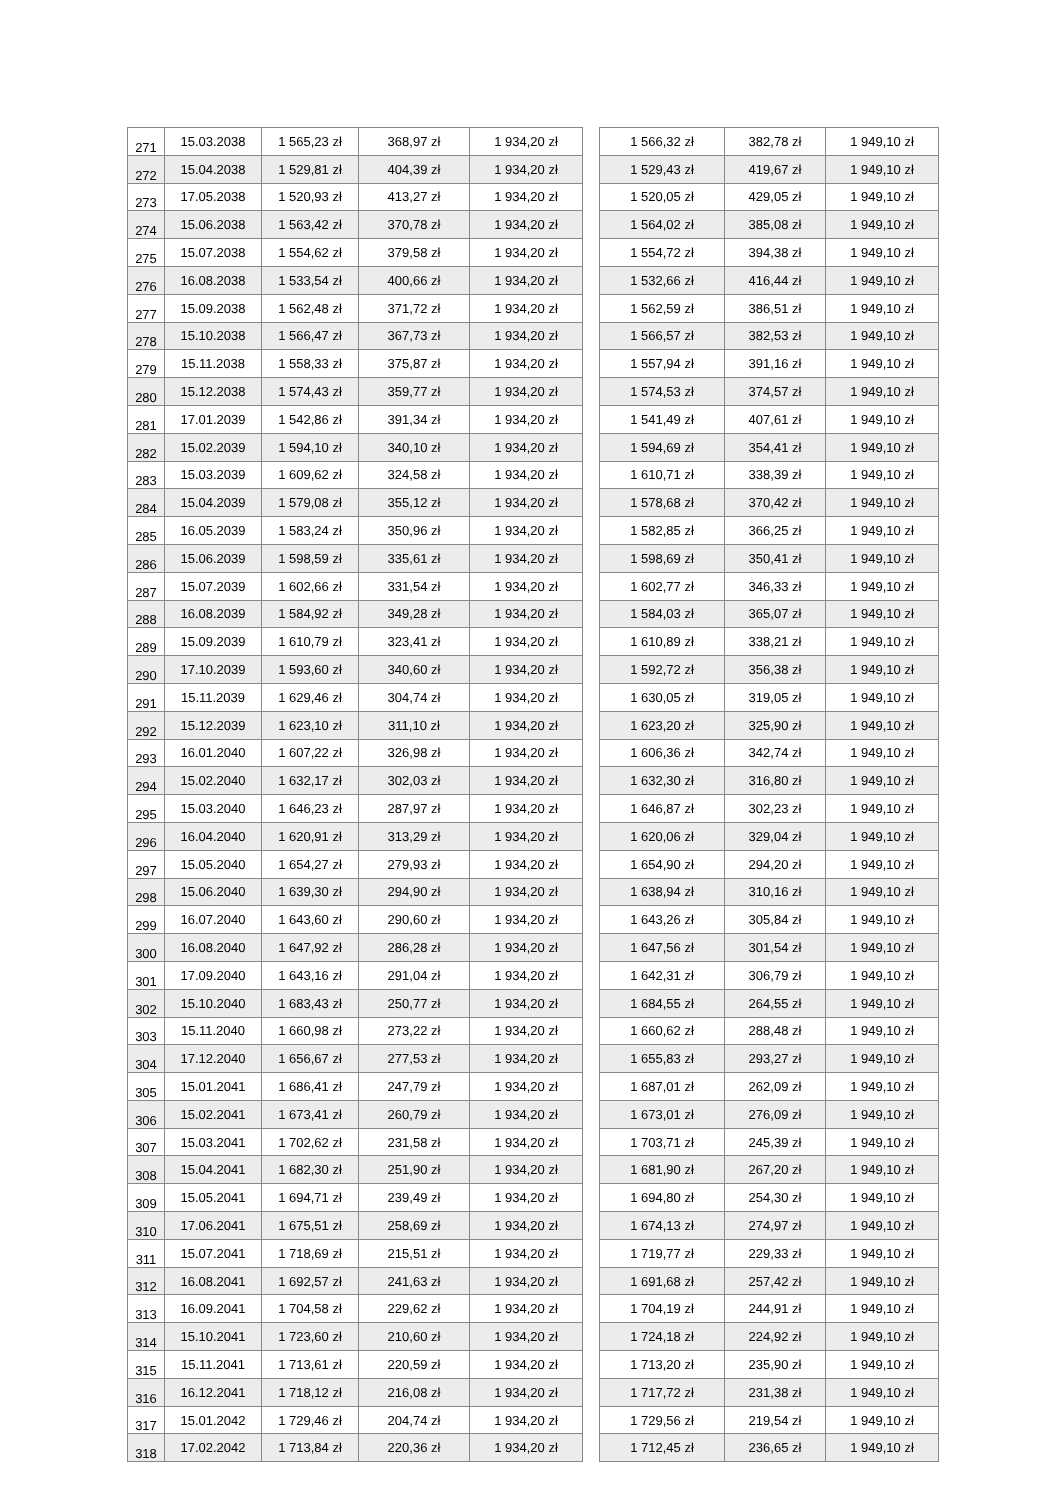| 271 | 15.03.2038 | 1 565,23 zł | 368,97 zł | 1 934,20 zł | | 1 566,32 zł | 382,78 zł | 1 949,10 zł |
| 272 | 15.04.2038 | 1 529,81 zł | 404,39 zł | 1 934,20 zł | | 1 529,43 zł | 419,67 zł | 1 949,10 zł |
| 273 | 17.05.2038 | 1 520,93 zł | 413,27 zł | 1 934,20 zł | | 1 520,05 zł | 429,05 zł | 1 949,10 zł |
| 274 | 15.06.2038 | 1 563,42 zł | 370,78 zł | 1 934,20 zł | | 1 564,02 zł | 385,08 zł | 1 949,10 zł |
| 275 | 15.07.2038 | 1 554,62 zł | 379,58 zł | 1 934,20 zł | | 1 554,72 zł | 394,38 zł | 1 949,10 zł |
| 276 | 16.08.2038 | 1 533,54 zł | 400,66 zł | 1 934,20 zł | | 1 532,66 zł | 416,44 zł | 1 949,10 zł |
| 277 | 15.09.2038 | 1 562,48 zł | 371,72 zł | 1 934,20 zł | | 1 562,59 zł | 386,51 zł | 1 949,10 zł |
| 278 | 15.10.2038 | 1 566,47 zł | 367,73 zł | 1 934,20 zł | | 1 566,57 zł | 382,53 zł | 1 949,10 zł |
| 279 | 15.11.2038 | 1 558,33 zł | 375,87 zł | 1 934,20 zł | | 1 557,94 zł | 391,16 zł | 1 949,10 zł |
| 280 | 15.12.2038 | 1 574,43 zł | 359,77 zł | 1 934,20 zł | | 1 574,53 zł | 374,57 zł | 1 949,10 zł |
| 281 | 17.01.2039 | 1 542,86 zł | 391,34 zł | 1 934,20 zł | | 1 541,49 zł | 407,61 zł | 1 949,10 zł |
| 282 | 15.02.2039 | 1 594,10 zł | 340,10 zł | 1 934,20 zł | | 1 594,69 zł | 354,41 zł | 1 949,10 zł |
| 283 | 15.03.2039 | 1 609,62 zł | 324,58 zł | 1 934,20 zł | | 1 610,71 zł | 338,39 zł | 1 949,10 zł |
| 284 | 15.04.2039 | 1 579,08 zł | 355,12 zł | 1 934,20 zł | | 1 578,68 zł | 370,42 zł | 1 949,10 zł |
| 285 | 16.05.2039 | 1 583,24 zł | 350,96 zł | 1 934,20 zł | | 1 582,85 zł | 366,25 zł | 1 949,10 zł |
| 286 | 15.06.2039 | 1 598,59 zł | 335,61 zł | 1 934,20 zł | | 1 598,69 zł | 350,41 zł | 1 949,10 zł |
| 287 | 15.07.2039 | 1 602,66 zł | 331,54 zł | 1 934,20 zł | | 1 602,77 zł | 346,33 zł | 1 949,10 zł |
| 288 | 16.08.2039 | 1 584,92 zł | 349,28 zł | 1 934,20 zł | | 1 584,03 zł | 365,07 zł | 1 949,10 zł |
| 289 | 15.09.2039 | 1 610,79 zł | 323,41 zł | 1 934,20 zł | | 1 610,89 zł | 338,21 zł | 1 949,10 zł |
| 290 | 17.10.2039 | 1 593,60 zł | 340,60 zł | 1 934,20 zł | | 1 592,72 zł | 356,38 zł | 1 949,10 zł |
| 291 | 15.11.2039 | 1 629,46 zł | 304,74 zł | 1 934,20 zł | | 1 630,05 zł | 319,05 zł | 1 949,10 zł |
| 292 | 15.12.2039 | 1 623,10 zł | 311,10 zł | 1 934,20 zł | | 1 623,20 zł | 325,90 zł | 1 949,10 zł |
| 293 | 16.01.2040 | 1 607,22 zł | 326,98 zł | 1 934,20 zł | | 1 606,36 zł | 342,74 zł | 1 949,10 zł |
| 294 | 15.02.2040 | 1 632,17 zł | 302,03 zł | 1 934,20 zł | | 1 632,30 zł | 316,80 zł | 1 949,10 zł |
| 295 | 15.03.2040 | 1 646,23 zł | 287,97 zł | 1 934,20 zł | | 1 646,87 zł | 302,23 zł | 1 949,10 zł |
| 296 | 16.04.2040 | 1 620,91 zł | 313,29 zł | 1 934,20 zł | | 1 620,06 zł | 329,04 zł | 1 949,10 zł |
| 297 | 15.05.2040 | 1 654,27 zł | 279,93 zł | 1 934,20 zł | | 1 654,90 zł | 294,20 zł | 1 949,10 zł |
| 298 | 15.06.2040 | 1 639,30 zł | 294,90 zł | 1 934,20 zł | | 1 638,94 zł | 310,16 zł | 1 949,10 zł |
| 299 | 16.07.2040 | 1 643,60 zł | 290,60 zł | 1 934,20 zł | | 1 643,26 zł | 305,84 zł | 1 949,10 zł |
| 300 | 16.08.2040 | 1 647,92 zł | 286,28 zł | 1 934,20 zł | | 1 647,56 zł | 301,54 zł | 1 949,10 zł |
| 301 | 17.09.2040 | 1 643,16 zł | 291,04 zł | 1 934,20 zł | | 1 642,31 zł | 306,79 zł | 1 949,10 zł |
| 302 | 15.10.2040 | 1 683,43 zł | 250,77 zł | 1 934,20 zł | | 1 684,55 zł | 264,55 zł | 1 949,10 zł |
| 303 | 15.11.2040 | 1 660,98 zł | 273,22 zł | 1 934,20 zł | | 1 660,62 zł | 288,48 zł | 1 949,10 zł |
| 304 | 17.12.2040 | 1 656,67 zł | 277,53 zł | 1 934,20 zł | | 1 655,83 zł | 293,27 zł | 1 949,10 zł |
| 305 | 15.01.2041 | 1 686,41 zł | 247,79 zł | 1 934,20 zł | | 1 687,01 zł | 262,09 zł | 1 949,10 zł |
| 306 | 15.02.2041 | 1 673,41 zł | 260,79 zł | 1 934,20 zł | | 1 673,01 zł | 276,09 zł | 1 949,10 zł |
| 307 | 15.03.2041 | 1 702,62 zł | 231,58 zł | 1 934,20 zł | | 1 703,71 zł | 245,39 zł | 1 949,10 zł |
| 308 | 15.04.2041 | 1 682,30 zł | 251,90 zł | 1 934,20 zł | | 1 681,90 zł | 267,20 zł | 1 949,10 zł |
| 309 | 15.05.2041 | 1 694,71 zł | 239,49 zł | 1 934,20 zł | | 1 694,80 zł | 254,30 zł | 1 949,10 zł |
| 310 | 17.06.2041 | 1 675,51 zł | 258,69 zł | 1 934,20 zł | | 1 674,13 zł | 274,97 zł | 1 949,10 zł |
| 311 | 15.07.2041 | 1 718,69 zł | 215,51 zł | 1 934,20 zł | | 1 719,77 zł | 229,33 zł | 1 949,10 zł |
| 312 | 16.08.2041 | 1 692,57 zł | 241,63 zł | 1 934,20 zł | | 1 691,68 zł | 257,42 zł | 1 949,10 zł |
| 313 | 16.09.2041 | 1 704,58 zł | 229,62 zł | 1 934,20 zł | | 1 704,19 zł | 244,91 zł | 1 949,10 zł |
| 314 | 15.10.2041 | 1 723,60 zł | 210,60 zł | 1 934,20 zł | | 1 724,18 zł | 224,92 zł | 1 949,10 zł |
| 315 | 15.11.2041 | 1 713,61 zł | 220,59 zł | 1 934,20 zł | | 1 713,20 zł | 235,90 zł | 1 949,10 zł |
| 316 | 16.12.2041 | 1 718,12 zł | 216,08 zł | 1 934,20 zł | | 1 717,72 zł | 231,38 zł | 1 949,10 zł |
| 317 | 15.01.2042 | 1 729,46 zł | 204,74 zł | 1 934,20 zł | | 1 729,56 zł | 219,54 zł | 1 949,10 zł |
| 318 | 17.02.2042 | 1 713,84 zł | 220,36 zł | 1 934,20 zł | | 1 712,45 zł | 236,65 zł | 1 949,10 zł |